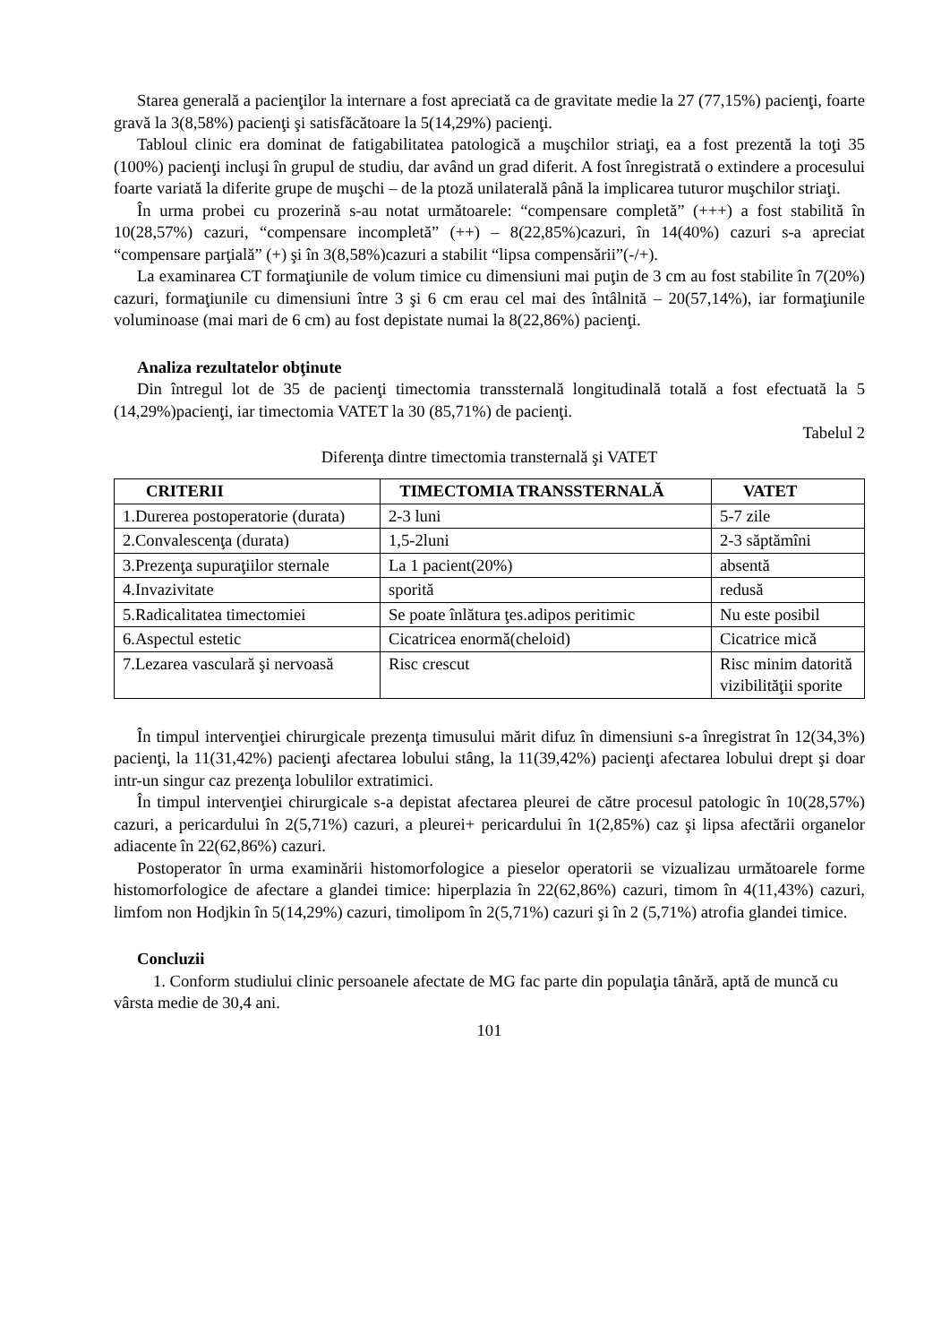Starea generală a pacienţilor la internare a fost apreciată ca de gravitate medie la 27 (77,15%) pacienţi, foarte gravă la 3(8,58%) pacienţi şi satisfăcătoare la 5(14,29%) pacienţi.
Tabloul clinic era dominat de fatigabilitatea patologică a muşchilor striaţi, ea a fost prezentă la toţi 35 (100%) pacienţi incluşi în grupul de studiu, dar având un grad diferit. A fost înregistrată o extindere a procesului foarte variată la diferite grupe de muşchi – de la ptoză unilaterală până la implicarea tuturor muşchilor striaţi.
În urma probei cu prozerină s-au notat următoarele: “compensare completă” (+++) a fost stabilită în 10(28,57%) cazuri, “compensare incompletă” (++) – 8(22,85%)cazuri, în 14(40%) cazuri s-a apreciat “compensare parţială” (+) şi în 3(8,58%)cazuri a stabilit “lipsa compensării”(-/+).
La examinarea CT formaţiunile de volum timice cu dimensiuni mai puţin de 3 cm au fost stabilite în 7(20%) cazuri, formaţiunile cu dimensiuni între 3 şi 6 cm erau cel mai des întâlnită – 20(57,14%), iar formaţiunile voluminoase (mai mari de 6 cm) au fost depistate numai la 8(22,86%) pacienţi.
Analiza rezultatelor obţinute
Din întregul lot de 35 de pacienţi timectomia transsternală longitudinală totală a fost efectuată la 5 (14,29%)pacienţi, iar timectomia VATET la 30 (85,71%) de pacienţi.
Tabelul 2
Diferenţa dintre timectomia transternală şi VATET
| CRITERII | TIMECTOMIA TRANSSTERNALĂ | VATET |
| --- | --- | --- |
| 1.Durerea postoperatorie (durata) | 2-3 luni | 5-7 zile |
| 2.Convalescenţa (durata) | 1,5-2luni | 2-3 săptămîni |
| 3.Prezenţa supuraţiilor sternale | La 1 pacient(20%) | absentă |
| 4.Invazivitate | sporită | redusă |
| 5.Radicalitatea timectomiei | Se poate înlătura ţes.adipos peritimic | Nu este posibil |
| 6.Aspectul estetic | Cicatricea enormă(cheloid) | Cicatrice mică |
| 7.Lezarea vasculară şi nervoasă | Risc crescut | Risc minim datorită vizibilităţii sporite |
În timpul intervenţiei chirurgicale prezenţa timusului mărit difuz în dimensiuni s-a înregistrat în 12(34,3%) pacienţi, la 11(31,42%) pacienţi afectarea lobului stâng, la 11(39,42%) pacienţi afectarea lobului drept şi doar intr-un singur caz prezenţa lobulilor extratimici.
În timpul intervenţiei chirurgicale s-a depistat afectarea pleurei de către procesul patologic în 10(28,57%) cazuri, a pericardului în 2(5,71%) cazuri, a pleurei+ pericardului în 1(2,85%) caz şi lipsa afectării organelor adiacente în 22(62,86%) cazuri.
Postoperator în urma examinării histomorfologice a pieselor operatorii se vizualizau următoarele forme histomorfologice de afectare a glandei timice: hiperplazia în 22(62,86%) cazuri, timom în 4(11,43%) cazuri, limfom non Hodjkin în 5(14,29%) cazuri, timolipom în 2(5,71%) cazuri şi în 2 (5,71%) atrofia glandei timice.
Concluzii
1. Conform studiului clinic persoanele afectate de MG fac parte din populaţia tânără, aptă de muncă cu vârsta medie de 30,4 ani.
101